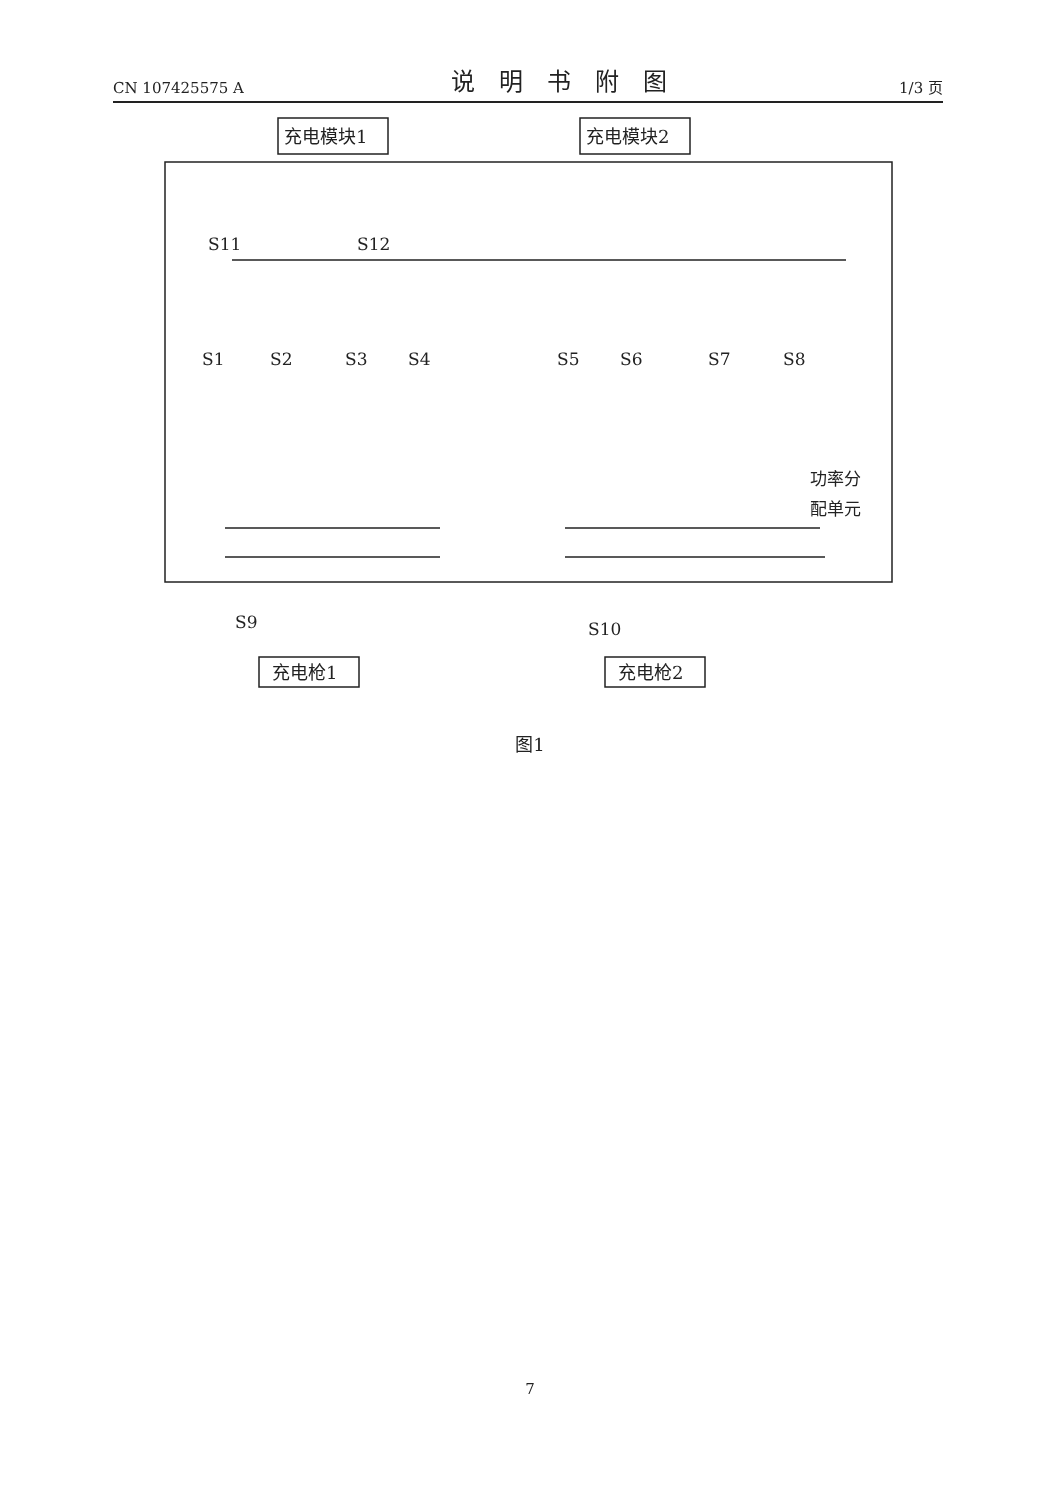CN 107425575 A 说明书附图 1/3 页
充电模块1
充电模块2
S1
S2
S3
S4
S5
S6
S7
S8
S11
S12
S9
S10
功率分
配单元
充电枪1
充电枪2
图1
7